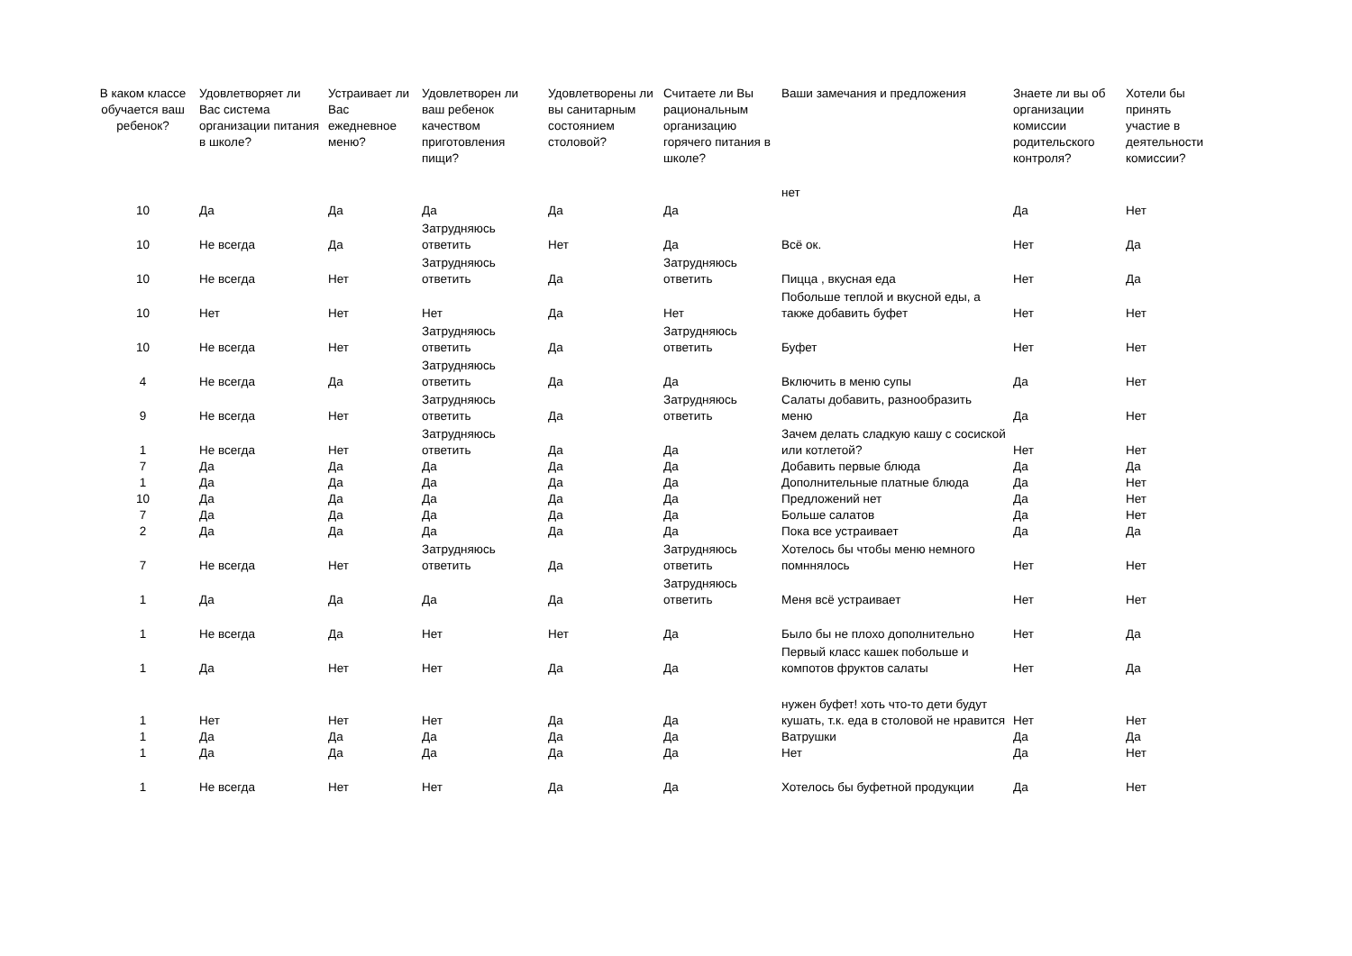| В каком классе обучается ваш ребенок? | Удовлетворяет ли Вас система организации питания в школе? | Устраивает ли Вас ежедневное меню? | Удовлетворен ли ваш ребенок качеством приготовления пищи? | Удовлетворены ли вы санитарным состоянием столовой? | Считаете ли Вы рациональным организацию горячего питания в школе? | Ваши замечания и предложения | Знаете ли вы об организации комиссии родительского контроля? | Хотели бы принять участие в деятельности комиссии? |
| --- | --- | --- | --- | --- | --- | --- | --- | --- |
| 10 | Да | Да | Да | Да | Да | нет | Да | Нет |
| 10 | Не всегда | Да | Затрудняюсь ответить | Нет | Да | Всё ок. | Нет | Да |
| 10 | Не всегда | Нет | Затрудняюсь ответить | Да | Затрудняюсь ответить | Пицца , вкусная еда | Нет | Да |
| 10 | Нет | Нет | Нет | Да | Нет | Побольше теплой и вкусной еды, а также добавить буфет | Нет | Нет |
| 10 | Не всегда | Нет | Затрудняюсь ответить | Да | Затрудняюсь ответить | Буфет | Нет | Нет |
| 4 | Не всегда | Да | Затрудняюсь ответить | Да | Да | Включить в меню супы | Да | Нет |
| 9 | Не всегда | Нет | Затрудняюсь ответить | Да | Затрудняюсь ответить | Салаты добавить, разнообразить меню | Да | Нет |
| 1 | Не всегда | Нет | Затрудняюсь ответить | Да | Да | Зачем делать сладкую кашу с сосиской или котлетой? | Нет | Нет |
| 7 | Да | Да | Да | Да | Да | Добавить первые блюда | Да | Да |
| 1 | Да | Да | Да | Да | Да | Дополнительные платные блюда | Да | Нет |
| 10 | Да | Да | Да | Да | Да | Предложений нет | Да | Нет |
| 7 | Да | Да | Да | Да | Да | Больше салатов | Да | Нет |
| 2 | Да | Да | Да | Да | Да | Пока все устраивает | Да | Да |
| 7 | Не всегда | Нет | Затрудняюсь ответить | Да | Затрудняюсь ответить | Хотелось бы чтобы меню немного помннялось | Нет | Нет |
| 1 | Да | Да | Да | Да | Затрудняюсь ответить | Меня всё устраивает | Нет | Нет |
| 1 | Не всегда | Да | Нет | Нет | Да | Было бы не плохо дополнительно | Нет | Да |
| 1 | Да | Нет | Нет | Да | Да | Первый класс кашек побольше и компотов фруктов салаты | Нет | Да |
| 1 | Нет | Нет | Нет | Да | Да | нужен буфет! хоть что-то дети будут кушать, т.к. еда в столовой не нравится | Нет | Нет |
| 1 | Да | Да | Да | Да | Да | Ватрушки | Да | Да |
| 1 | Да | Да | Да | Да | Да | Нет | Да | Нет |
| 1 | Не всегда | Нет | Нет | Да | Да | Хотелось бы буфетной продукции | Да | Нет |